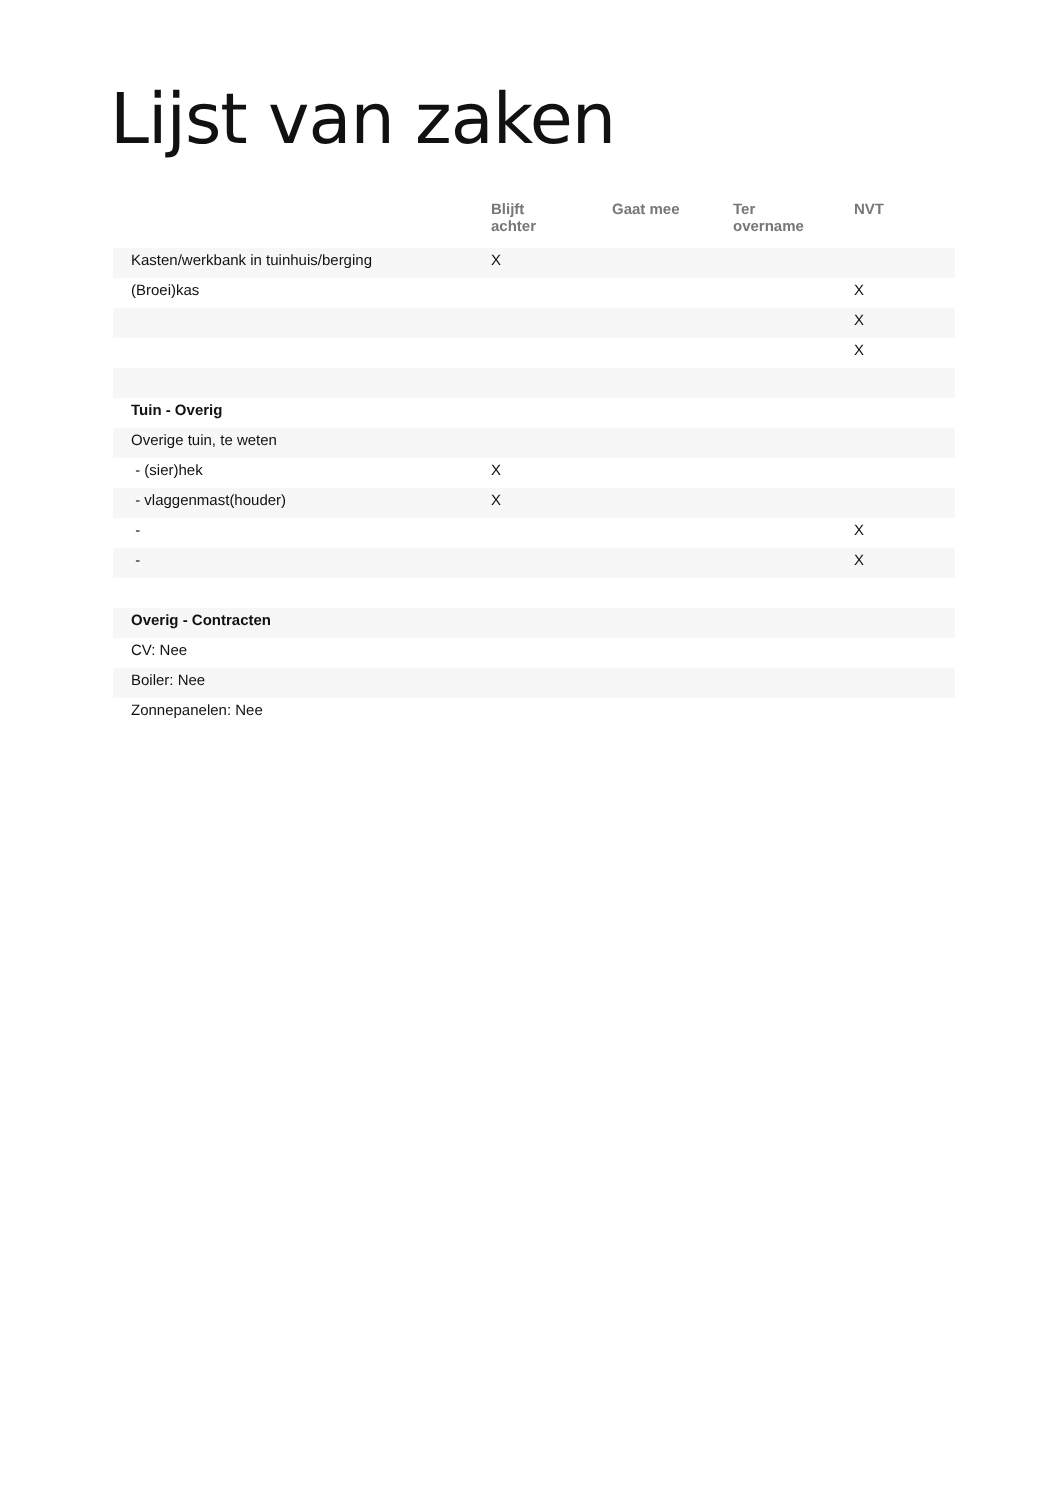Lijst van zaken
| | Blijft achter | Gaat mee | Ter overname | NVT |
| --- | --- | --- | --- | --- |
| Kasten/werkbank in tuinhuis/berging | X | | | |
| (Broei)kas | | | | X |
| | | | | X |
| | | | | X |
| Tuin - Overig | | | | |
| Overige tuin, te weten | | | | |
| - (sier)hek | X | | | |
| - vlaggenmast(houder) | X | | | |
| - | | | | X |
| - | | | | X |
| Overig - Contracten | | | | |
| CV: Nee | | | | |
| Boiler: Nee | | | | |
| Zonnepanelen: Nee | | | | |